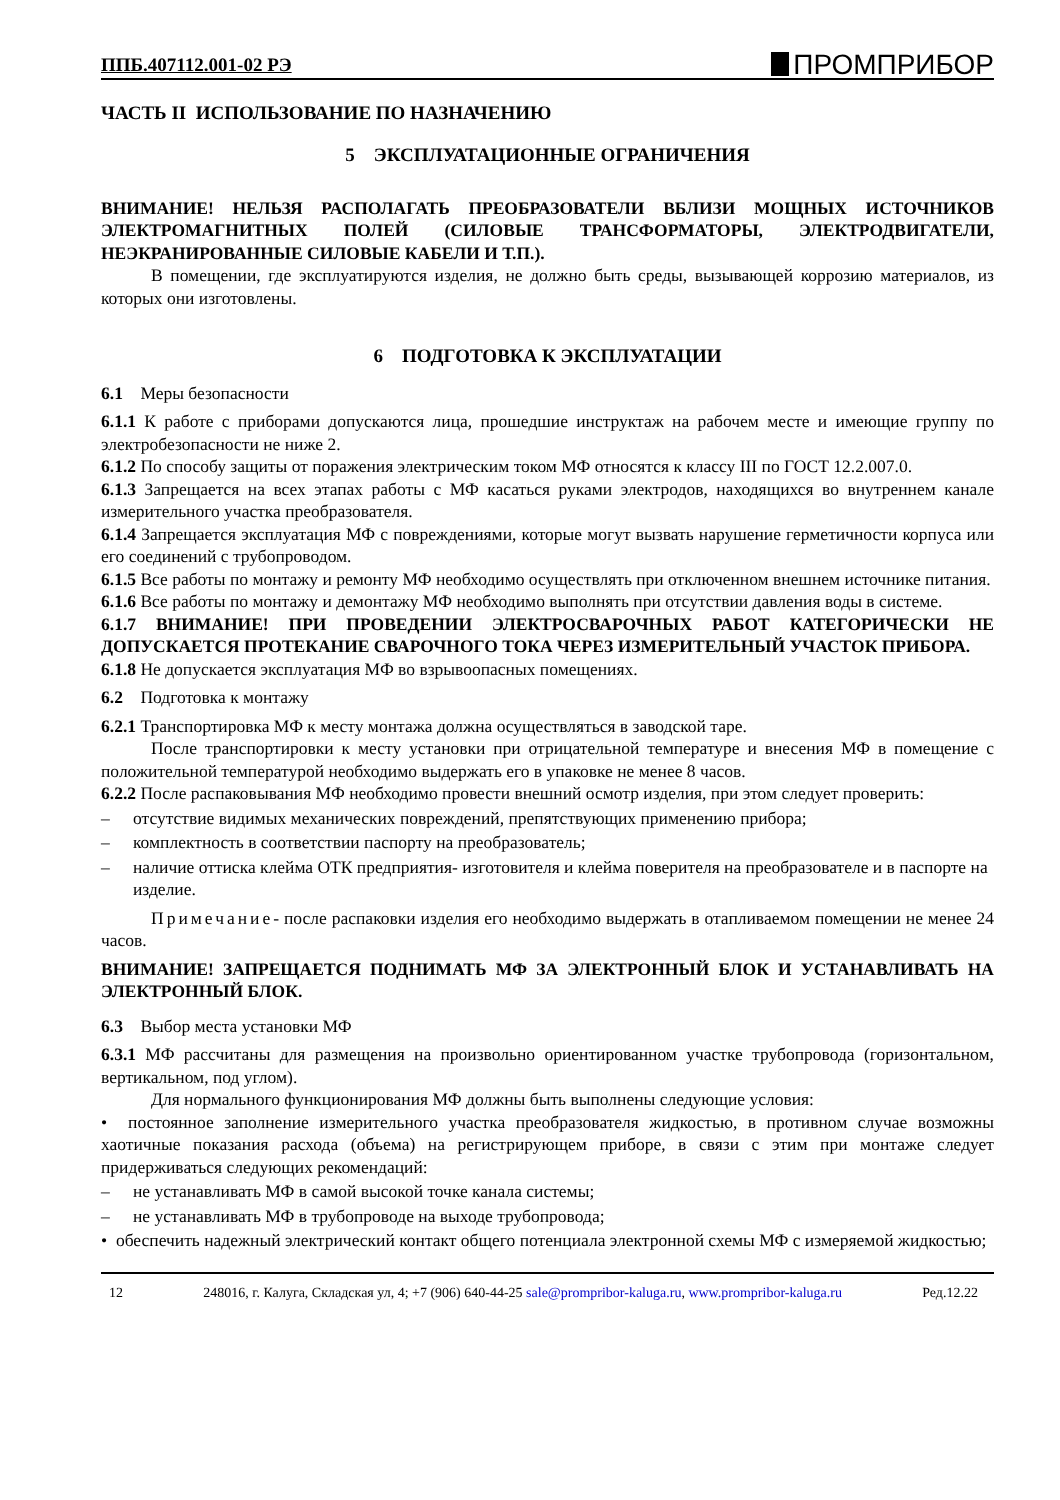ППБ.407112.001-02 РЭ ПРОМПРИБОР
ЧАСТЬ II ИСПОЛЬЗОВАНИЕ ПО НАЗНАЧЕНИЮ
5 ЭКСПЛУАТАЦИОННЫЕ ОГРАНИЧЕНИЯ
ВНИМАНИЕ! НЕЛЬЗЯ РАСПОЛАГАТЬ ПРЕОБРАЗОВАТЕЛИ ВБЛИЗИ МОЩНЫХ ИСТОЧНИКОВ ЭЛЕКТРОМАГНИТНЫХ ПОЛЕЙ (СИЛОВЫЕ ТРАНСФОРМАТОРЫ, ЭЛЕКТРОДВИГАТЕЛИ, НЕЭКРАНИРОВАННЫЕ СИЛОВЫЕ КАБЕЛИ И Т.П.).
В помещении, где эксплуатируются изделия, не должно быть среды, вызывающей коррозию материалов, из которых они изготовлены.
6 ПОДГОТОВКА К ЭКСПЛУАТАЦИИ
6.1 Меры безопасности
6.1.1 К работе с приборами допускаются лица, прошедшие инструктаж на рабочем месте и имеющие группу по электробезопасности не ниже 2.
6.1.2 По способу защиты от поражения электрическим током МФ относятся к классу III по ГОСТ 12.2.007.0.
6.1.3 Запрещается на всех этапах работы с МФ касаться руками электродов, находящихся во внутреннем канале измерительного участка преобразователя.
6.1.4 Запрещается эксплуатация МФ с повреждениями, которые могут вызвать нарушение герметичности корпуса или его соединений с трубопроводом.
6.1.5 Все работы по монтажу и ремонту МФ необходимо осуществлять при отключенном внешнем источнике питания.
6.1.6 Все работы по монтажу и демонтажу МФ необходимо выполнять при отсутствии давления воды в системе.
6.1.7 ВНИМАНИЕ! ПРИ ПРОВЕДЕНИИ ЭЛЕКТРОСВАРОЧНЫХ РАБОТ КАТЕГОРИЧЕСКИ НЕ ДОПУСКАЕТСЯ ПРОТЕКАНИЕ СВАРОЧНОГО ТОКА ЧЕРЕЗ ИЗМЕРИТЕЛЬНЫЙ УЧАСТОК ПРИБОРА.
6.1.8 Не допускается эксплуатация МФ во взрывоопасных помещениях.
6.2 Подготовка к монтажу
6.2.1 Транспортировка МФ к месту монтажа должна осуществляться в заводской таре.
После транспортировки к месту установки при отрицательной температуре и внесения МФ в помещение с положительной температурой необходимо выдержать его в упаковке не менее 8 часов.
6.2.2 После распаковывания МФ необходимо провести внешний осмотр изделия, при этом следует проверить:
– отсутствие видимых механических повреждений, препятствующих применению прибора;
– комплектность в соответствии паспорту на преобразователь;
– наличие оттиска клейма ОТК предприятия- изготовителя и клейма поверителя на преобразователе и в паспорте на изделие.
Примечание- после распаковки изделия его необходимо выдержать в отапливаемом помещении не менее 24 часов.
ВНИМАНИЕ! ЗАПРЕЩАЕТСЯ ПОДНИМАТЬ МФ ЗА ЭЛЕКТРОННЫЙ БЛОК И УСТАНАВЛИВАТЬ НА ЭЛЕКТРОННЫЙ БЛОК.
6.3 Выбор места установки МФ
6.3.1 МФ рассчитаны для размещения на произвольно ориентированном участке трубопровода (горизонтальном, вертикальном, под углом).
Для нормального функционирования МФ должны быть выполнены следующие условия:
• постоянное заполнение измерительного участка преобразователя жидкостью, в противном случае возможны хаотичные показания расхода (объема) на регистрирующем приборе, в связи с этим при монтаже следует придерживаться следующих рекомендаций:
– не устанавливать МФ в самой высокой точке канала системы;
– не устанавливать МФ в трубопроводе на выходе трубопровода;
• обеспечить надежный электрический контакт общего потенциала электронной схемы МФ с измеряемой жидкостью;
12 248016, г. Калуга, Складская ул, 4; +7 (906) 640-44-25 sale@prompribor-kaluga.ru, www.prompribor-kaluga.ru Ред.12.22